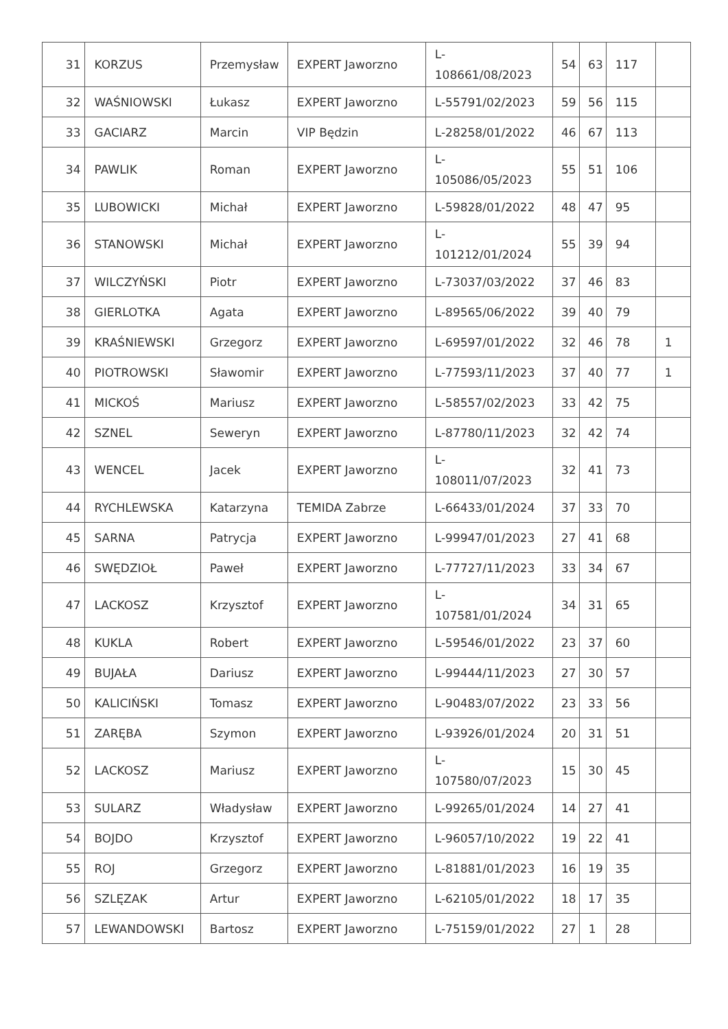| 31 | KORZUS | Przemysław | EXPERT Jaworzno | L- 108661/08/2023 | 54 | 63 | 117 | |
| 32 | WAŚNIOWSKI | Łukasz | EXPERT Jaworzno | L-55791/02/2023 | 59 | 56 | 115 | |
| 33 | GACIARZ | Marcin | VIP Będzin | L-28258/01/2022 | 46 | 67 | 113 | |
| 34 | PAWLIK | Roman | EXPERT Jaworzno | L- 105086/05/2023 | 55 | 51 | 106 | |
| 35 | LUBOWICKI | Michał | EXPERT Jaworzno | L-59828/01/2022 | 48 | 47 | 95 | |
| 36 | STANOWSKI | Michał | EXPERT Jaworzno | L- 101212/01/2024 | 55 | 39 | 94 | |
| 37 | WILCZYŃSKI | Piotr | EXPERT Jaworzno | L-73037/03/2022 | 37 | 46 | 83 | |
| 38 | GIERLOTKA | Agata | EXPERT Jaworzno | L-89565/06/2022 | 39 | 40 | 79 | |
| 39 | KRAŚNIEWSKI | Grzegorz | EXPERT Jaworzno | L-69597/01/2022 | 32 | 46 | 78 | 1 |
| 40 | PIOTROWSKI | Sławomir | EXPERT Jaworzno | L-77593/11/2023 | 37 | 40 | 77 | 1 |
| 41 | MICKOŚ | Mariusz | EXPERT Jaworzno | L-58557/02/2023 | 33 | 42 | 75 | |
| 42 | SZNEL | Seweryn | EXPERT Jaworzno | L-87780/11/2023 | 32 | 42 | 74 | |
| 43 | WENCEL | Jacek | EXPERT Jaworzno | L- 108011/07/2023 | 32 | 41 | 73 | |
| 44 | RYCHLEWSKA | Katarzyna | TEMIDA Zabrze | L-66433/01/2024 | 37 | 33 | 70 | |
| 45 | SARNA | Patrycja | EXPERT Jaworzno | L-99947/01/2023 | 27 | 41 | 68 | |
| 46 | SWĘDZIOŁ | Paweł | EXPERT Jaworzno | L-77727/11/2023 | 33 | 34 | 67 | |
| 47 | LACKOSZ | Krzysztof | EXPERT Jaworzno | L- 107581/01/2024 | 34 | 31 | 65 | |
| 48 | KUKLA | Robert | EXPERT Jaworzno | L-59546/01/2022 | 23 | 37 | 60 | |
| 49 | BUJAŁA | Dariusz | EXPERT Jaworzno | L-99444/11/2023 | 27 | 30 | 57 | |
| 50 | KALICIŃSKI | Tomasz | EXPERT Jaworzno | L-90483/07/2022 | 23 | 33 | 56 | |
| 51 | ZARĘBA | Szymon | EXPERT Jaworzno | L-93926/01/2024 | 20 | 31 | 51 | |
| 52 | LACKOSZ | Mariusz | EXPERT Jaworzno | L- 107580/07/2023 | 15 | 30 | 45 | |
| 53 | SULARZ | Władysław | EXPERT Jaworzno | L-99265/01/2024 | 14 | 27 | 41 | |
| 54 | BOJDO | Krzysztof | EXPERT Jaworzno | L-96057/10/2022 | 19 | 22 | 41 | |
| 55 | ROJ | Grzegorz | EXPERT Jaworzno | L-81881/01/2023 | 16 | 19 | 35 | |
| 56 | SZLĘZAK | Artur | EXPERT Jaworzno | L-62105/01/2022 | 18 | 17 | 35 | |
| 57 | LEWANDOWSKI | Bartosz | EXPERT Jaworzno | L-75159/01/2022 | 27 | 1 | 28 | |